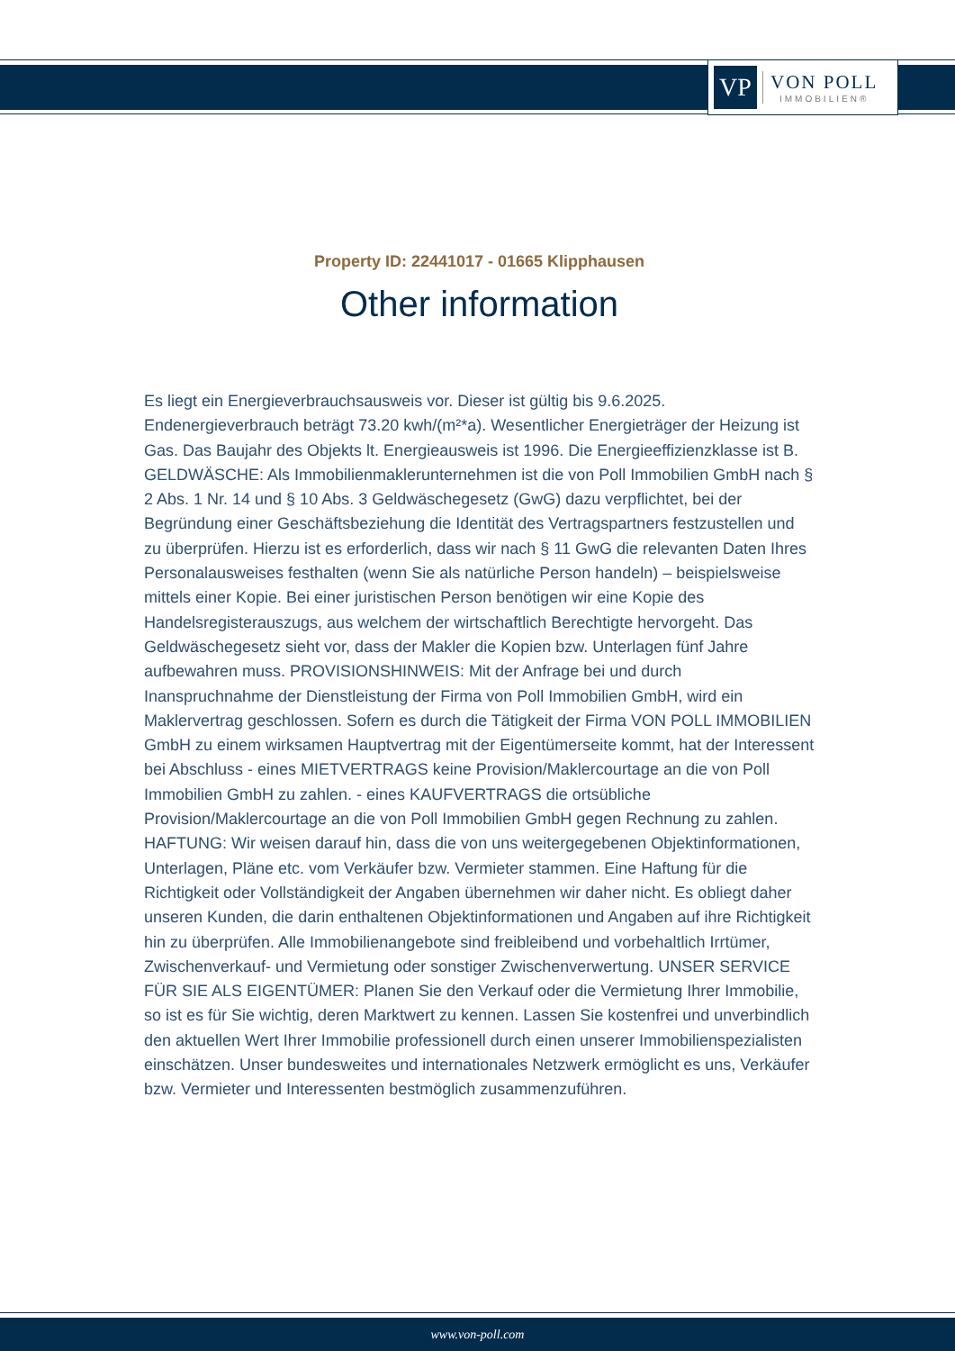VP
VON POLL
IMMOBILIEN®
Property ID: 22441017 - 01665 Klipphausen
Other information
Es liegt ein Energieverbrauchsausweis vor. Dieser ist gültig bis 9.6.2025. Endenergieverbrauch beträgt 73.20 kwh/(m²*a). Wesentlicher Energieträger der Heizung ist Gas. Das Baujahr des Objekts lt. Energieausweis ist 1996. Die Energieeffizienzklasse ist B. GELDWÄSCHE: Als Immobilienmaklerunternehmen ist die von Poll Immobilien GmbH nach § 2 Abs. 1 Nr. 14 und § 10 Abs. 3 Geldwäschegesetz (GwG) dazu verpflichtet, bei der Begründung einer Geschäftsbeziehung die Identität des Vertragspartners festzustellen und zu überprüfen. Hierzu ist es erforderlich, dass wir nach § 11 GwG die relevanten Daten Ihres Personalausweises festhalten (wenn Sie als natürliche Person handeln) – beispielsweise mittels einer Kopie. Bei einer juristischen Person benötigen wir eine Kopie des Handelsregisterauszugs, aus welchem der wirtschaftlich Berechtigte hervorgeht. Das Geldwäschegesetz sieht vor, dass der Makler die Kopien bzw. Unterlagen fünf Jahre aufbewahren muss. PROVISIONSHINWEIS: Mit der Anfrage bei und durch Inanspruchnahme der Dienstleistung der Firma von Poll Immobilien GmbH, wird ein Maklervertrag geschlossen. Sofern es durch die Tätigkeit der Firma VON POLL IMMOBILIEN GmbH zu einem wirksamen Hauptvertrag mit der Eigentümerseite kommt, hat der Interessent bei Abschluss - eines MIETVERTRAGS keine Provision/Maklercourtage an die von Poll Immobilien GmbH zu zahlen. - eines KAUFVERTRAGS die ortsübliche Provision/Maklercourtage an die von Poll Immobilien GmbH gegen Rechnung zu zahlen. HAFTUNG: Wir weisen darauf hin, dass die von uns weitergegebenen Objektinformationen, Unterlagen, Pläne etc. vom Verkäufer bzw. Vermieter stammen. Eine Haftung für die Richtigkeit oder Vollständigkeit der Angaben übernehmen wir daher nicht. Es obliegt daher unseren Kunden, die darin enthaltenen Objektinformationen und Angaben auf ihre Richtigkeit hin zu überprüfen. Alle Immobilienangebote sind freibleibend und vorbehaltlich Irrtümer, Zwischenverkauf- und Vermietung oder sonstiger Zwischenverwertung. UNSER SERVICE FÜR SIE ALS EIGENTÜMER: Planen Sie den Verkauf oder die Vermietung Ihrer Immobilie, so ist es für Sie wichtig, deren Marktwert zu kennen. Lassen Sie kostenfrei und unverbindlich den aktuellen Wert Ihrer Immobilie professionell durch einen unserer Immobilienspezialisten einschätzen. Unser bundesweites und internationales Netzwerk ermöglicht es uns, Verkäufer bzw. Vermieter und Interessenten bestmöglich zusammenzuführen.
www.von-poll.com